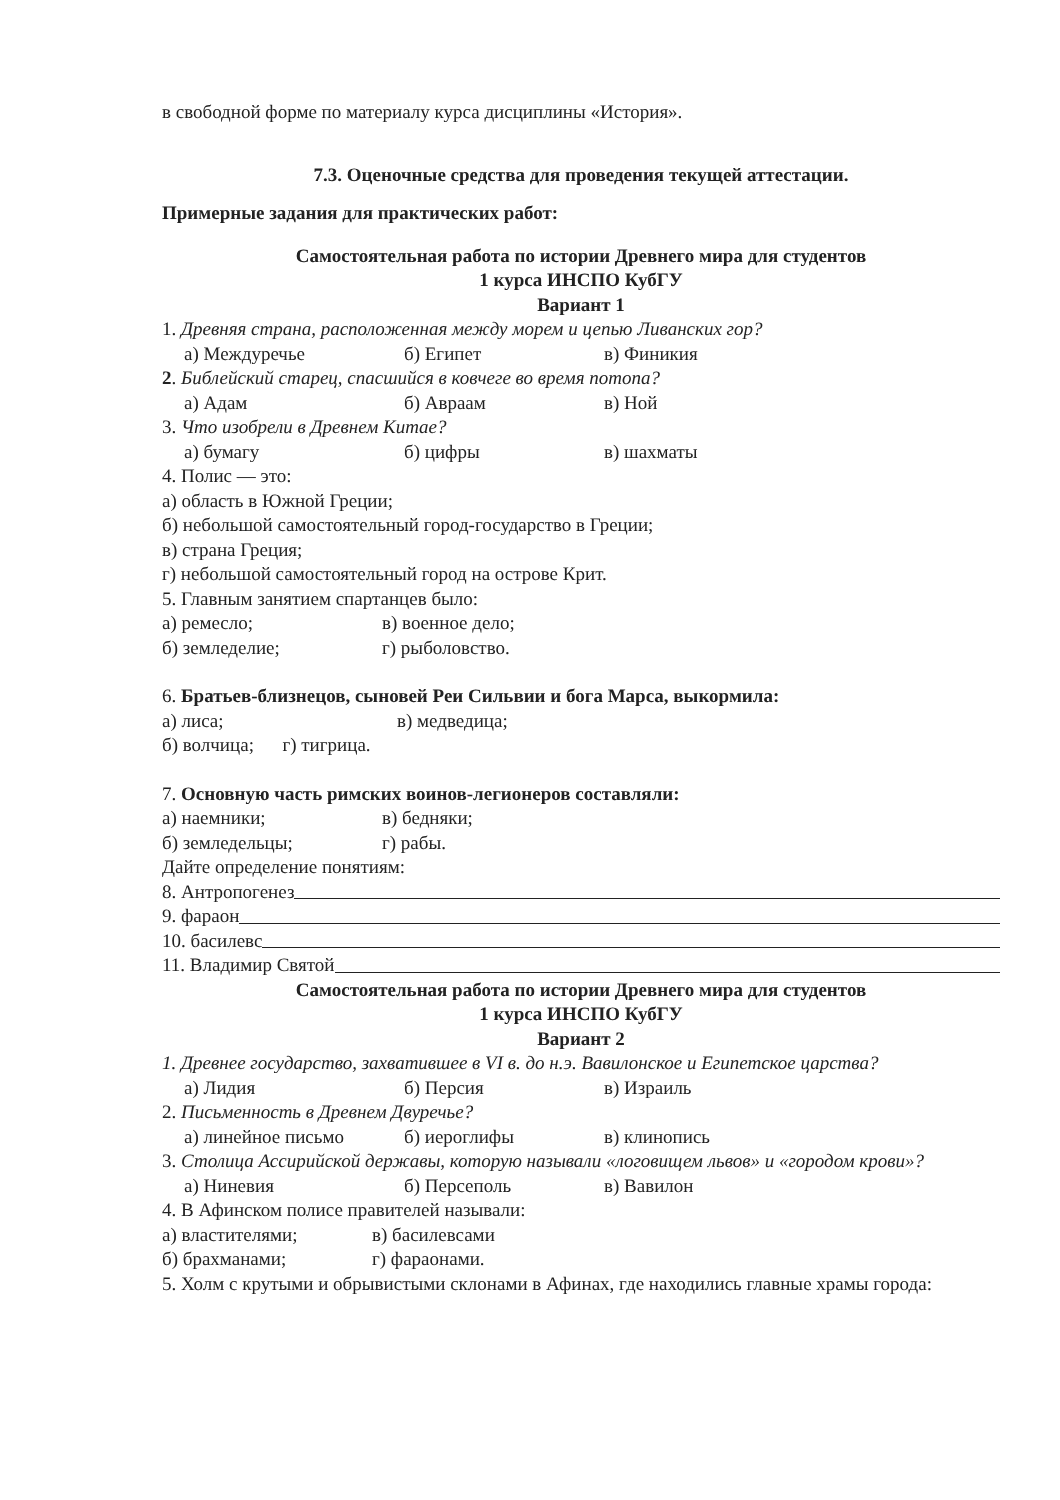в свободной форме по материалу курса дисциплины «История».
7.3. Оценочные средства для проведения текущей аттестации.
Примерные задания для практических работ:
Самостоятельная работа по истории Древнего мира для студентов
1 курса ИНСПО КубГУ
Вариант 1
1. Древняя страна, расположенная между морем и цепью Ливанских гор?
а) Междуречье б) Египет в) Финикия
2. Библейский старец, спасшийся в ковчеге во время потопа?
а) Адам б) Авраам в) Ной
3. Что изобрели в Древнем Китае?
а) бумагу б) цифры в) шахматы
4. Полис — это:
а) область в Южной Греции;
б) небольшой самостоятельный город-государство в Греции;
в) страна Греция;
г) небольшой самостоятельный город на острове Крит.
5. Главным занятием спартанцев было:
а) ремесло; в) военное дело;
б) земледелие; г) рыболовство.
6. Братьев-близнецов, сыновей Реи Сильвии и бога Марса, выкормила:
а) лиса; в) медведица;
б) волчица; г) тигрица.
7. Основную часть римских воинов-легионеров составляли:
а) наемники; в) бедняки;
б) земледельцы; г) рабы.
Дайте определение понятиям:
8. Антропогенез
9. фараон
10. басилевс
11. Владимир Святой
Самостоятельная работа по истории Древнего мира для студентов
1 курса ИНСПО КубГУ
Вариант 2
1. Древнее государство, захватившее в VI в. до н.э. Вавилонское и Египетское царства?
а) Лидия б) Персия в) Израиль
2. Письменность в Древнем Двуречье?
а) линейное письмо б) иероглифы в) клинопись
3. Столица Ассирийской державы, которую называли «логовищем львов» и «городом крови»?
а) Ниневия б) Персеполь в) Вавилон
4. В Афинском полисе правителей называли:
а) властителями; в) басилевсами
б) брахманами; г) фараонами.
5. Холм с крутыми и обрывистыми склонами в Афинах, где находились главные храмы города: